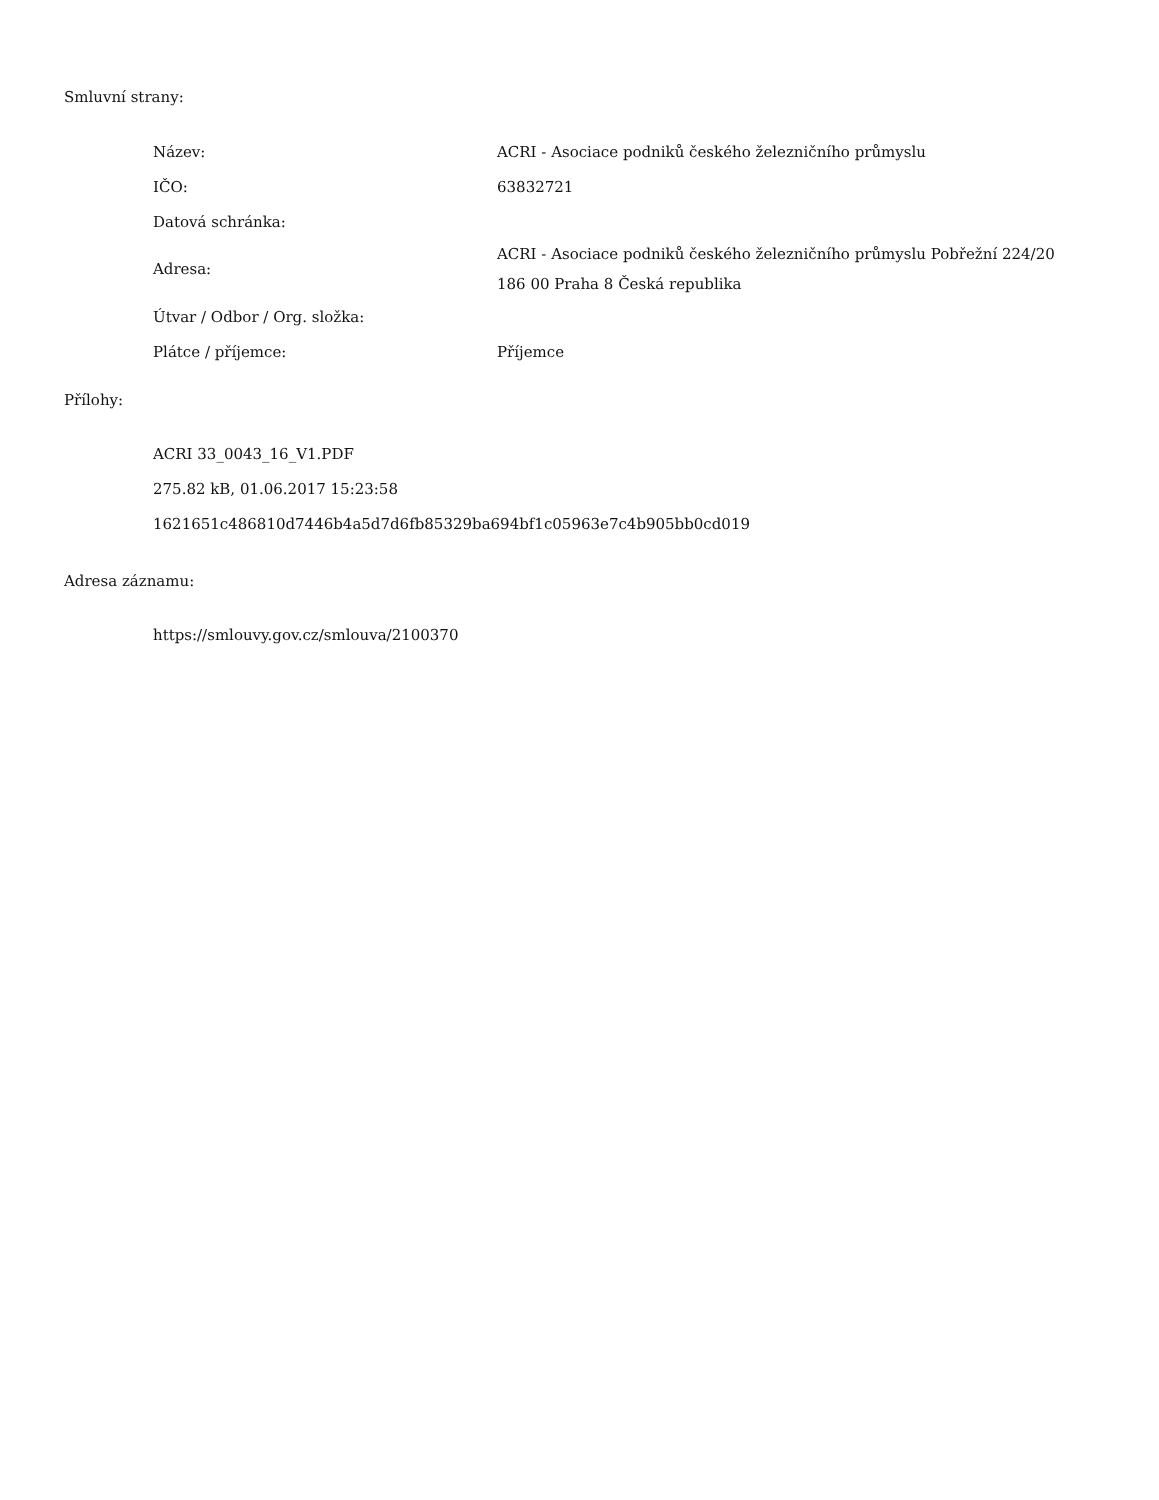Smluvní strany:
| Název: | ACRI - Asociace podniků českého železničního průmyslu |
| IČO: | 63832721 |
| Datová schránka: | |
| Adresa: | ACRI - Asociace podniků českého železničního průmyslu Pobřežní 224/20 186 00 Praha 8 Česká republika |
| Útvar / Odbor / Org. složka: | |
| Plátce / příjemce: | Příjemce |
Přílohy:
ACRI 33_0043_16_V1.PDF
275.82 kB, 01.06.2017 15:23:58
1621651c486810d7446b4a5d7d6fb85329ba694bf1c05963e7c4b905bb0cd019
Adresa záznamu:
https://smlouvy.gov.cz/smlouva/2100370